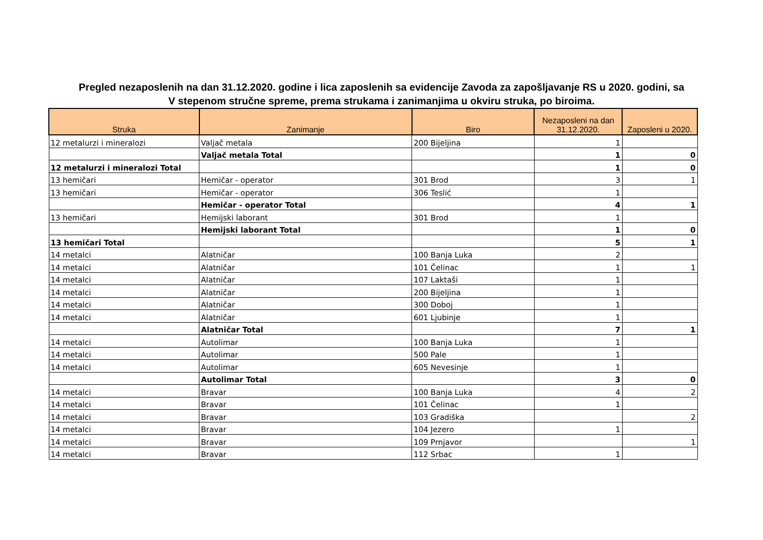Pregled nezaposlenih na dan 31.12.2020. godine i lica zaposlenih sa evidencije Zavoda za zapošljavanje RS u 2020. godini, sa
V stepenom stručne spreme, prema strukama i zanimanjima u okviru struka, po biroima.
| Struka | Zanimanje | Biro | Nezaposleni na dan 31.12.2020. | Zaposleni u 2020. |
| --- | --- | --- | --- | --- |
| 12 metalurzi i mineralozi | Valjač metala | 200 Bijeljina | 1 | |
| | Valjač metala Total | | 1 | 0 |
| 12 metalurzi i mineralozi Total | | | 1 | 0 |
| 13 hemičari | Hemičar - operator | 301 Brod | 3 | 1 |
| 13 hemičari | Hemičar - operator | 306 Teslić | 1 | |
| | Hemičar - operator Total | | 4 | 1 |
| 13 hemičari | Hemijski laborant | 301 Brod | 1 | |
| | Hemijski laborant Total | | 1 | 0 |
| 13 hemičari Total | | | 5 | 1 |
| 14 metalci | Alatničar | 100 Banja Luka | 2 | |
| 14 metalci | Alatničar | 101 Čelinac | 1 | 1 |
| 14 metalci | Alatničar | 107 Laktaši | 1 | |
| 14 metalci | Alatničar | 200 Bijeljina | 1 | |
| 14 metalci | Alatničar | 300 Doboj | 1 | |
| 14 metalci | Alatničar | 601 Ljubinje | 1 | |
| | Alatničar Total | | 7 | 1 |
| 14 metalci | Autolimar | 100 Banja Luka | 1 | |
| 14 metalci | Autolimar | 500 Pale | 1 | |
| 14 metalci | Autolimar | 605 Nevesinje | 1 | |
| | Autolimar Total | | 3 | 0 |
| 14 metalci | Bravar | 100 Banja Luka | 4 | 2 |
| 14 metalci | Bravar | 101 Čelinac | 1 | |
| 14 metalci | Bravar | 103 Gradiška | | 2 |
| 14 metalci | Bravar | 104 Jezero | 1 | |
| 14 metalci | Bravar | 109 Prnjavor | | 1 |
| 14 metalci | Bravar | 112 Srbac | 1 | |